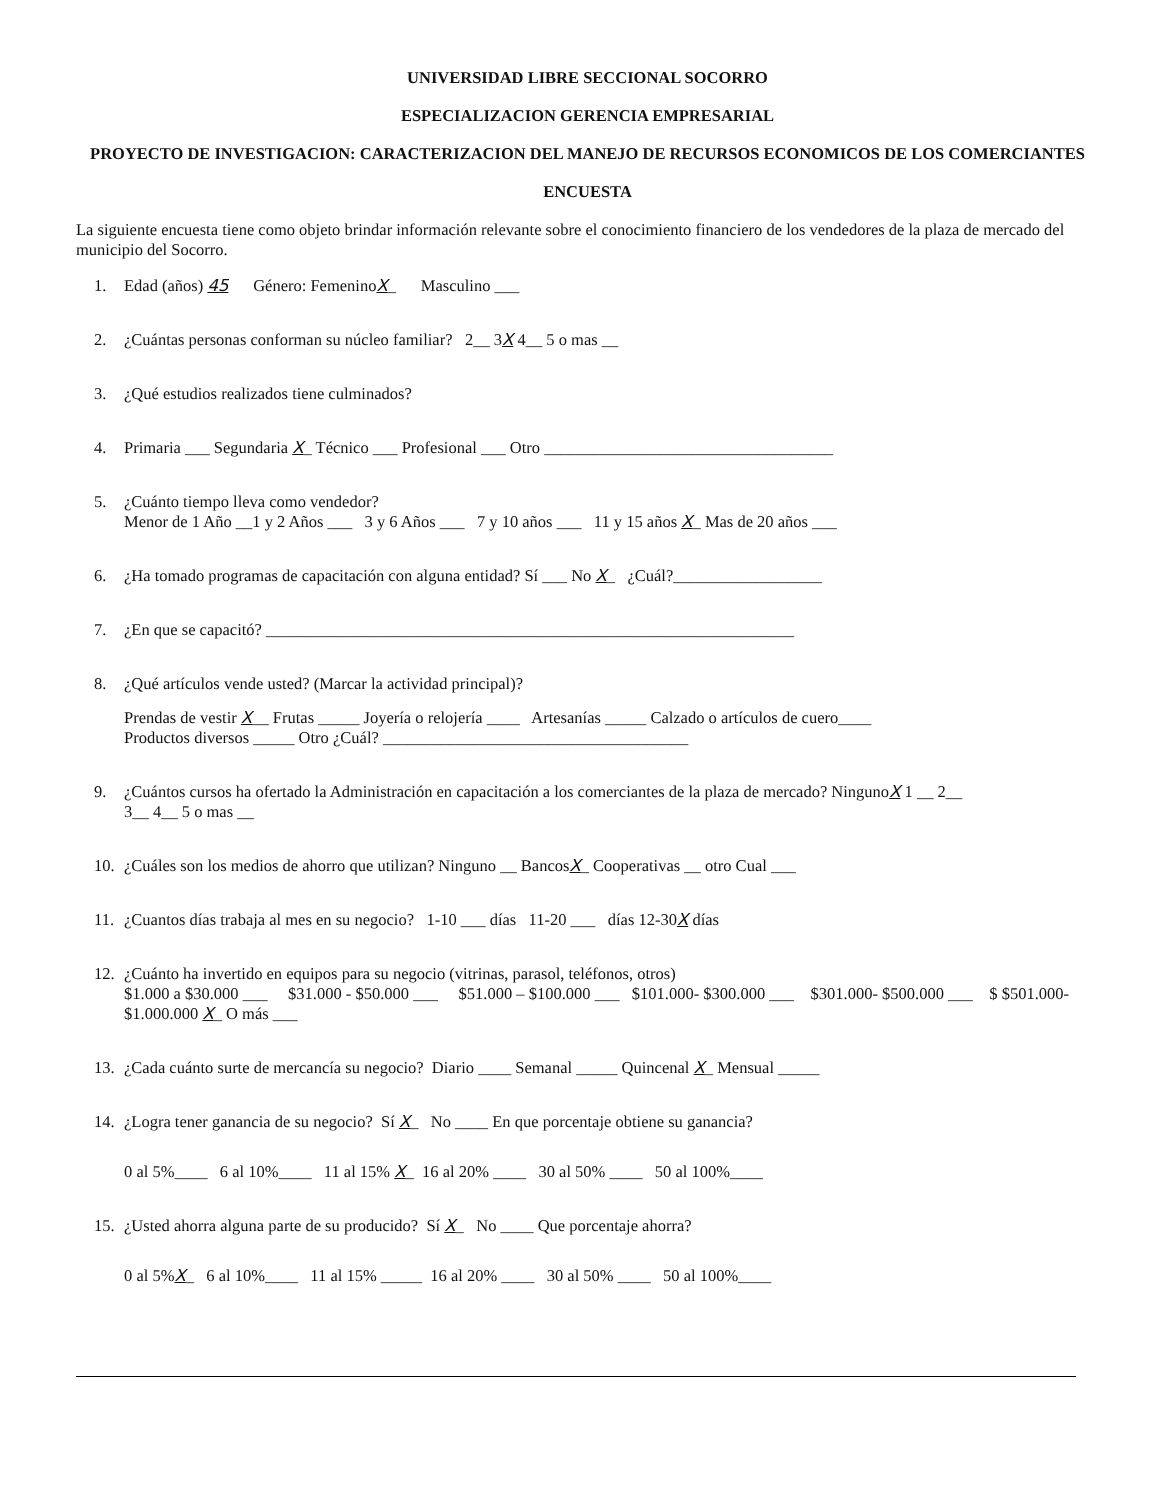UNIVERSIDAD LIBRE SECCIONAL SOCORRO
ESPECIALIZACION GERENCIA EMPRESARIAL
PROYECTO DE INVESTIGACION: CARACTERIZACION DEL MANEJO DE RECURSOS ECONOMICOS DE LOS COMERCIANTES
ENCUESTA
La siguiente encuesta tiene como objeto brindar información relevante sobre el conocimiento financiero de los vendedores de la plaza de mercado del municipio del Socorro.
1. Edad (años) 45 Género: FemeninoX_ Masculino ___
2. ¿Cuántas personas conforman su núcleo familiar? 2__ 3X 4__ 5 o mas __
3. ¿Qué estudios realizados tiene culminados?
4. Primaria ___ Segundaria X_ Técnico ___ Profesional ___ Otro ___________________________________
5. ¿Cuánto tiempo lleva como vendedor?
Menor de 1 Año __1 y 2 Años ___ 3 y 6 Años ___ 7 y 10 años ___ 11 y 15 años X_ Mas de 20 años ___
6. ¿Ha tomado programas de capacitación con alguna entidad? Sí ___ No X_ ¿Cuál?__________________
7. ¿En que se capacitó? ________________________________________________________________
8. ¿Qué artículos vende usted? (Marcar la actividad principal)?
Prendas de vestir X__ Frutas _____ Joyería o relojería ____ Artesanías _____ Calzado o artículos de cuero____
Productos diversos _____ Otro ¿Cuál? _____________________________________
9. ¿Cuántos cursos ha ofertado la Administración en capacitación a los comerciantes de la plaza de mercado? NingunoX 1 __ 2__
3__ 4__ 5 o mas __
10. ¿Cuáles son los medios de ahorro que utilizan? Ninguno __ BancosX_ Cooperativas __ otro Cual ___
11. ¿Cuantos días trabaja al mes en su negocio? 1-10 ___ días 11-20 ___ días 12-30X días
12. ¿Cuánto ha invertido en equipos para su negocio (vitrinas, parasol, teléfonos, otros)
$1.000 a $30.000 ___ $31.000 - $50.000 ___ $51.000 – $100.000 ___ $101.000- $300.000 ___ $301.000- $500.000 ___ $ $501.000- $1.000.000 X_ O más ___
13. ¿Cada cuánto surte de mercancía su negocio? Diario ____ Semanal _____ Quincenal X_ Mensual _____
14. ¿Logra tener ganancia de su negocio? Sí X_ No ____ En que porcentaje obtiene su ganancia?
0 al 5%____ 6 al 10%____ 11 al 15% X_ 16 al 20% ____ 30 al 50% ____ 50 al 100%____
15. ¿Usted ahorra alguna parte de su producido? Sí X_ No ____ Que porcentaje ahorra?
0 al 5%X_ 6 al 10%____ 11 al 15% _____ 16 al 20% ____ 30 al 50% ____ 50 al 100%____